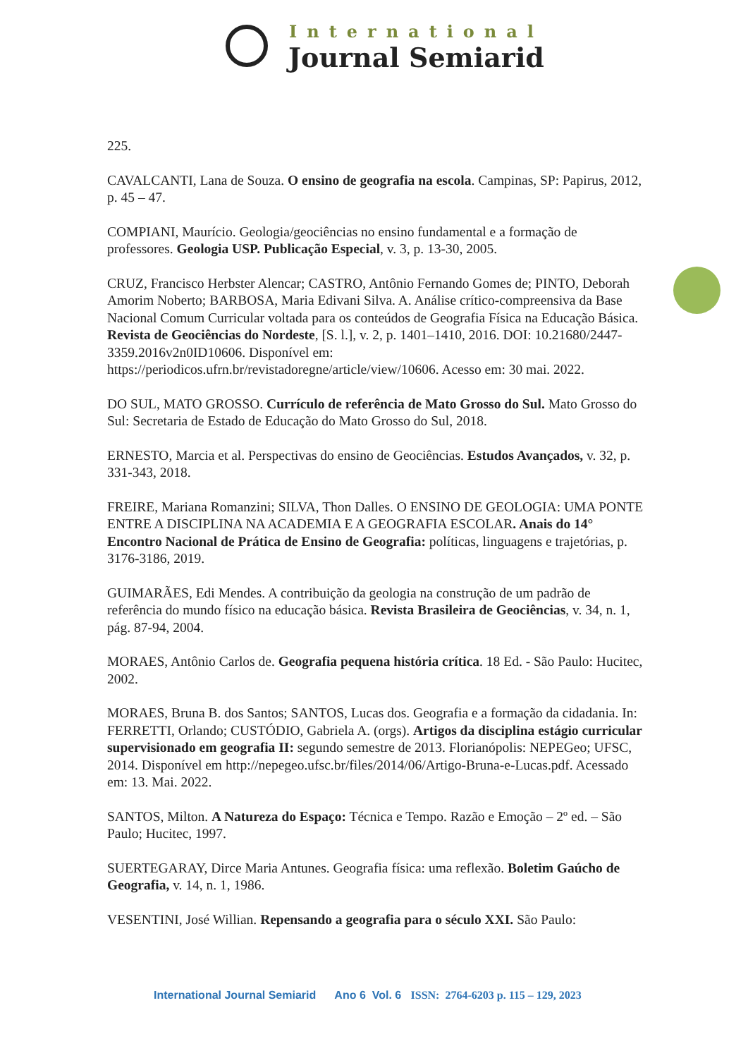International
Journal Semiarid
225.
CAVALCANTI, Lana de Souza. O ensino de geografia na escola. Campinas, SP: Papirus, 2012, p. 45 – 47.
COMPIANI, Maurício. Geologia/geociências no ensino fundamental e a formação de professores. Geologia USP. Publicação Especial, v. 3, p. 13-30, 2005.
CRUZ, Francisco Herbster Alencar; CASTRO, Antônio Fernando Gomes de; PINTO, Deborah Amorim Noberto; BARBOSA, Maria Edivani Silva. A. Análise crítico-compreensiva da Base Nacional Comum Curricular voltada para os conteúdos de Geografia Física na Educação Básica. Revista de Geociências do Nordeste, [S. l.], v. 2, p. 1401–1410, 2016. DOI: 10.21680/2447-3359.2016v2n0ID10606. Disponível em: https://periodicos.ufrn.br/revistadoregne/article/view/10606. Acesso em: 30 mai. 2022.
DO SUL, MATO GROSSO. Currículo de referência de Mato Grosso do Sul. Mato Grosso do Sul: Secretaria de Estado de Educação do Mato Grosso do Sul, 2018.
ERNESTO, Marcia et al. Perspectivas do ensino de Geociências. Estudos Avançados, v. 32, p. 331-343, 2018.
FREIRE, Mariana Romanzini; SILVA, Thon Dalles. O ENSINO DE GEOLOGIA: UMA PONTE ENTRE A DISCIPLINA NA ACADEMIA E A GEOGRAFIA ESCOLAR. Anais do 14° Encontro Nacional de Prática de Ensino de Geografia: políticas, linguagens e trajetórias, p. 3176-3186, 2019.
GUIMARÃES, Edi Mendes. A contribuição da geologia na construção de um padrão de referência do mundo físico na educação básica. Revista Brasileira de Geociências, v. 34, n. 1, pág. 87-94, 2004.
MORAES, Antônio Carlos de. Geografia pequena história crítica. 18 Ed. - São Paulo: Hucitec, 2002.
MORAES, Bruna B. dos Santos; SANTOS, Lucas dos. Geografia e a formação da cidadania. In: FERRETTI, Orlando; CUSTÓDIO, Gabriela A. (orgs). Artigos da disciplina estágio curricular supervisionado em geografia II: segundo semestre de 2013. Florianópolis: NEPEGeo; UFSC, 2014. Disponível em http://nepegeo.ufsc.br/files/2014/06/Artigo-Bruna-e-Lucas.pdf. Acessado em: 13. Mai. 2022.
SANTOS, Milton. A Natureza do Espaço: Técnica e Tempo. Razão e Emoção – 2º ed. – São Paulo; Hucitec, 1997.
SUERTEGARAY, Dirce Maria Antunes. Geografia física: uma reflexão. Boletim Gaúcho de Geografia, v. 14, n. 1, 1986.
VESENTINI, José Willian. Repensando a geografia para o século XXI. São Paulo:
International Journal Semiarid Ano 6 Vol. 6 ISSN: 2764-6203 p. 115 – 129, 2023